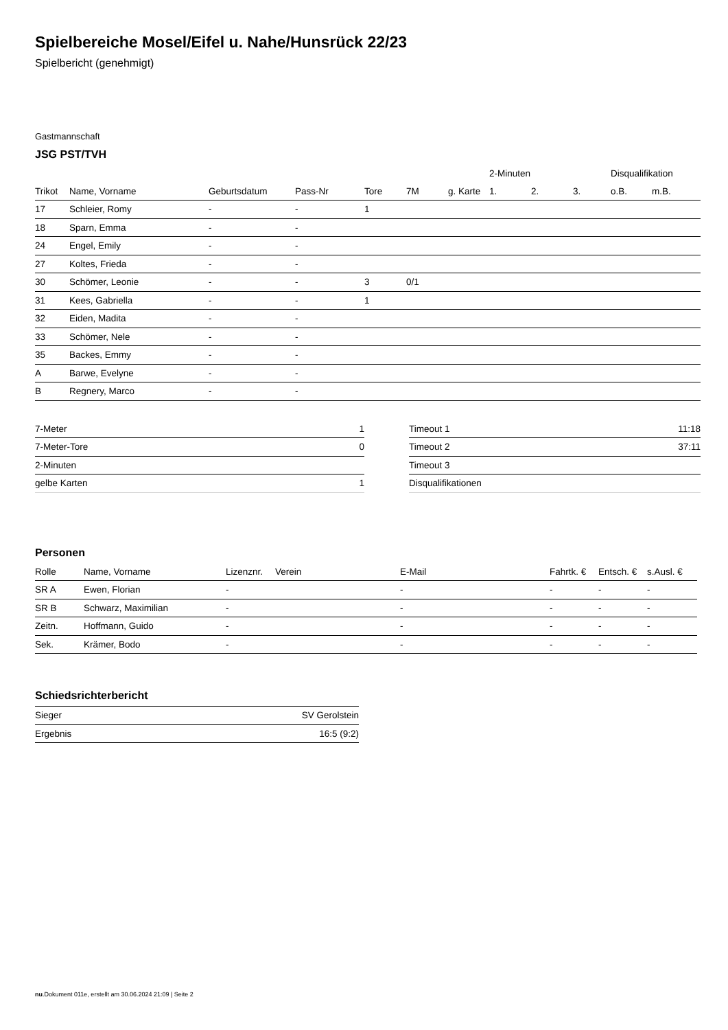Spielbereiche Mosel/Eifel u. Nahe/Hunsrück 22/23
Spielbericht (genehmigt)
Gastmannschaft
JSG PST/TVH
| | | | | | | | 2-Minuten | | | Disqualifikation | |
| --- | --- | --- | --- | --- | --- | --- | --- | --- | --- | --- | --- |
| Trikot | Name, Vorname | Geburtsdatum | Pass-Nr | Tore | 7M | g. Karte | 1. | 2. | 3. | o.B. | m.B. |
| 17 | Schleier, Romy | - | - | 1 | | | | | | | |
| 18 | Sparn, Emma | - | - | | | | | | | | |
| 24 | Engel, Emily | - | - | | | | | | | | |
| 27 | Koltes, Frieda | - | - | | | | | | | | |
| 30 | Schömer, Leonie | - | - | 3 | 0/1 | | | | | | |
| 31 | Kees, Gabriella | - | - | 1 | | | | | | | |
| 32 | Eiden, Madita | - | - | | | | | | | | |
| 33 | Schömer, Nele | - | - | | | | | | | | |
| 35 | Backes, Emmy | - | - | | | | | | | | |
| A | Barwe, Evelyne | - | - | | | | | | | | |
| B | Regnery, Marco | - | - | | | | | | | | |
| 7-Meter | 1 |
| 7-Meter-Tore | 0 |
| 2-Minuten | |
| gelbe Karten | 1 |
| Timeout 1 | 11:18 |
| Timeout 2 | 37:11 |
| Timeout 3 | |
| Disqualifikationen | |
Personen
| Rolle | Name, Vorname | Lizenznr. | Verein | E-Mail | Fahrtk. € | Entsch. € | s.Ausl. € |
| --- | --- | --- | --- | --- | --- | --- | --- |
| SR A | Ewen, Florian | - | | - | - | - | - |
| SR B | Schwarz, Maximilian | - | | - | - | - | - |
| Zeitn. | Hoffmann, Guido | - | | - | - | - | - |
| Sek. | Krämer, Bodo | - | | - | - | - | - |
Schiedsrichterbericht
| Sieger | SV Gerolstein |
| Ergebnis | 16:5 (9:2) |
nu.Dokument 011e, erstellt am 30.06.2024 21:09 | Seite 2